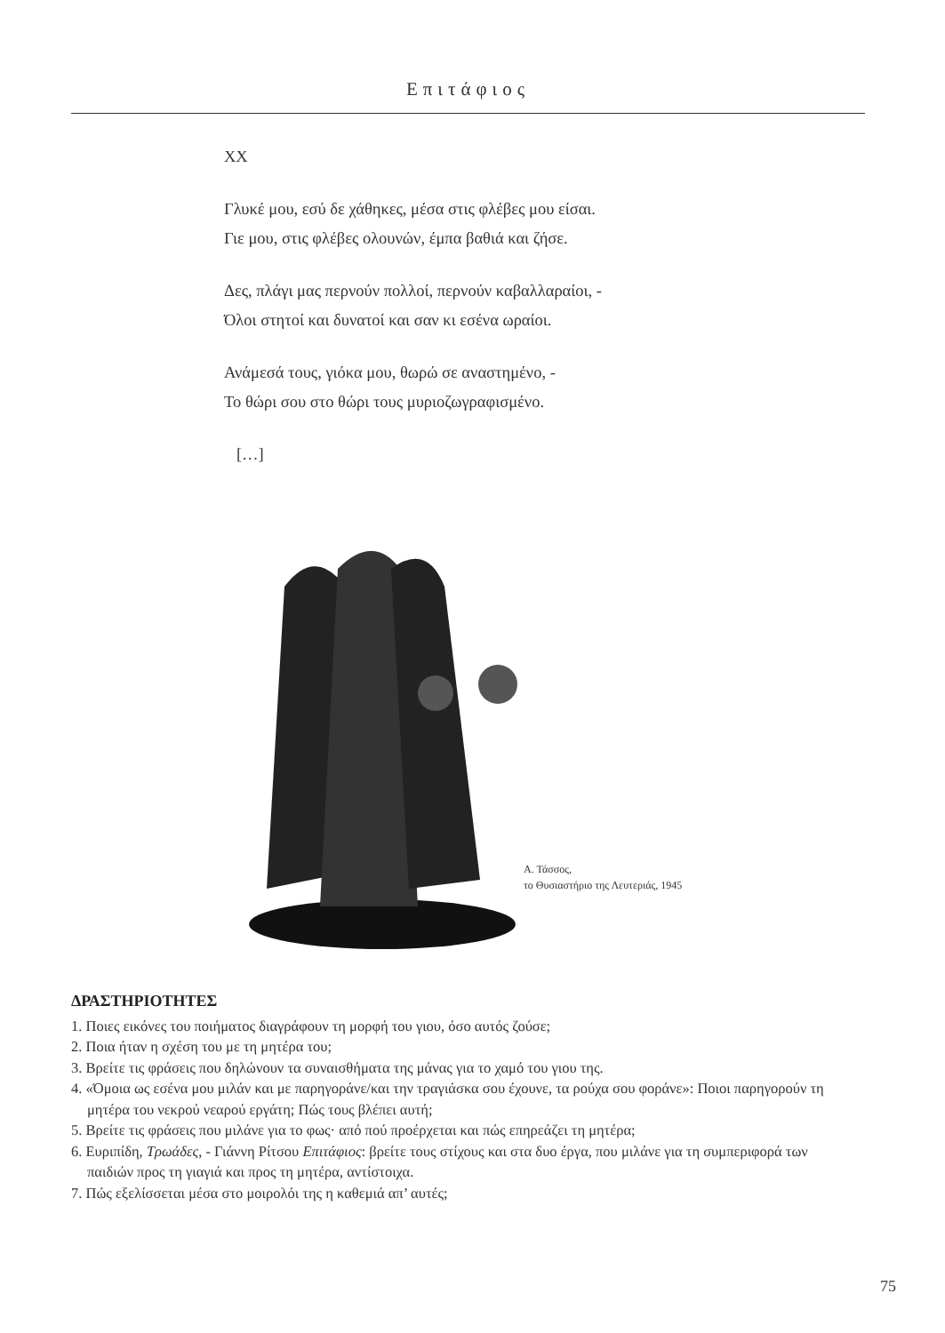Επιτάφιος
XX
Γλυκέ μου, εσύ δε χάθηκες, μέσα στις φλέβες μου είσαι.
Γιε μου, στις φλέβες ολουνών, έμπα βαθιά και ζήσε.
Δες, πλάγι μας περνούν πολλοί, περνούν καβαλλαραίοι, -
Όλοι στητοί και δυνατοί και σαν κι εσένα ωραίοι.
Ανάμεσά τους, γιόκα μου, θωρώ σε αναστημένο, -
Το θώρι σου στο θώρι τους μυριοζωγραφισμένο.
[…]
Α. Τάσσος,
το Θυσιαστήριο της Λευτεριάς, 1945
ΔΡΑΣΤΗΡΙΟΤΗΤΕΣ
1. Ποιες εικόνες του ποιήματος διαγράφουν τη μορφή του γιου, όσο αυτός ζούσε;
2. Ποια ήταν η σχέση του με τη μητέρα του;
3. Βρείτε τις φράσεις που δηλώνουν τα συναισθήματα της μάνας για το χαμό του γιου της.
4. «Όμοια ως εσένα μου μιλάν και με παρηγοράνε/και την τραγιάσκα σου έχουνε, τα ρούχα σου φοράνε»: Ποιοι παρηγορούν τη μητέρα του νεκρού νεαρού εργάτη; Πώς τους βλέπει αυτή;
5. Βρείτε τις φράσεις που μιλάνε για το φως· από πού προέρχεται και πώς επηρεάζει τη μητέρα;
6. Ευριπίδη, Τρωάδες, - Γιάννη Ρίτσου Επιτάφιος: βρείτε τους στίχους και στα δυο έργα, που μιλάνε για τη συμπεριφορά των παιδιών προς τη γιαγιά και προς τη μητέρα, αντίστοιχα.
7. Πώς εξελίσσεται μέσα στο μοιρολόι της η καθεμιά απ’ αυτές;
75